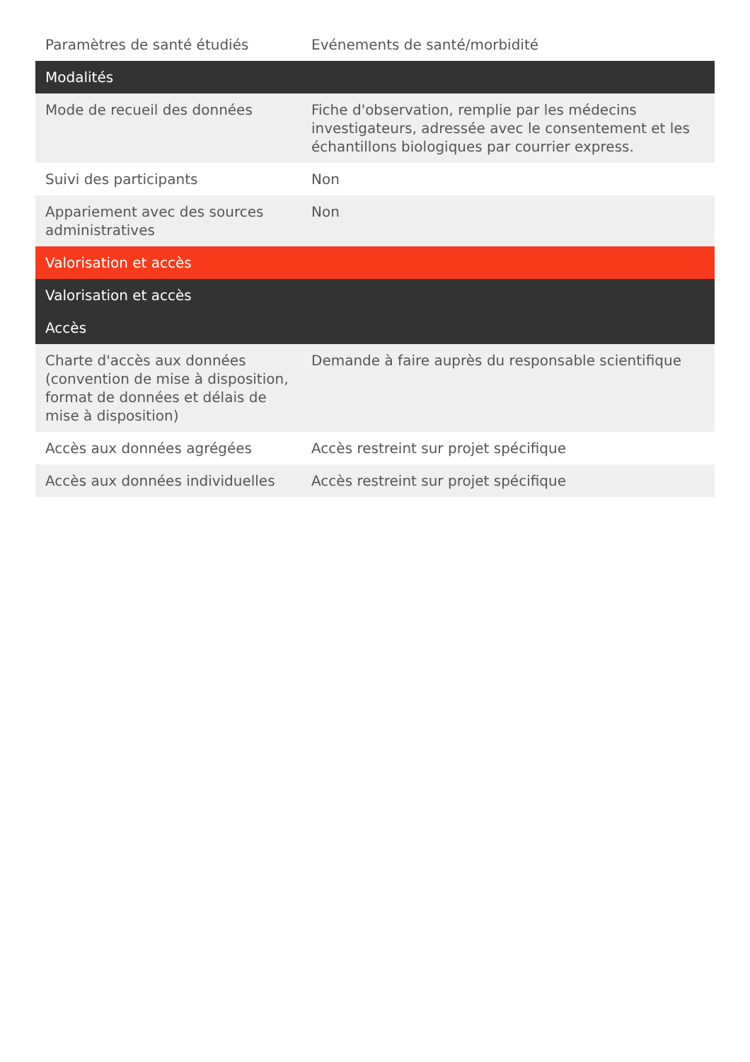| Paramètres de santé étudiés | Evénements de santé/morbidité |
| Modalités | |
| Mode de recueil des données | Fiche d'observation, remplie par les médecins investigateurs, adressée avec le consentement et les échantillons biologiques par courrier express. |
| Suivi des participants | Non |
| Appariement avec des sources administratives | Non |
| Valorisation et accès | |
| Valorisation et accès | |
| Accès | |
| Charte d'accès aux données (convention de mise à disposition, format de données et délais de mise à disposition) | Demande à faire auprès du responsable scientifique |
| Accès aux données agrégées | Accès restreint sur projet spécifique |
| Accès aux données individuelles | Accès restreint sur projet spécifique |